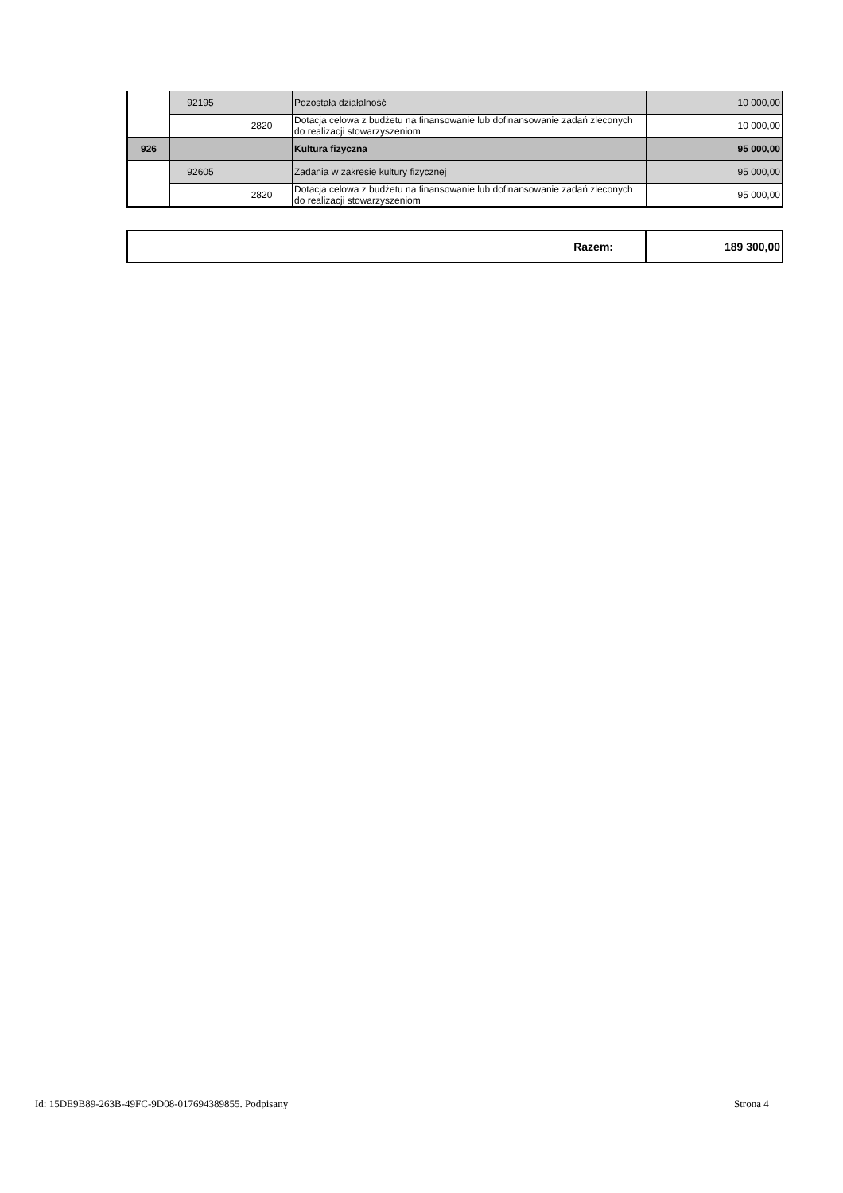| | 92195 | | Pozostała działalność | 10 000,00 |
| | | 2820 | Dotacja celowa z budżetu na finansowanie lub dofinansowanie zadań zleconych do realizacji stowarzyszeniom | 10 000,00 |
| 926 | | | Kultura fizyczna | 95 000,00 |
| | 92605 | | Zadania w zakresie kultury fizycznej | 95 000,00 |
| | | 2820 | Dotacja celowa z budżetu na finansowanie lub dofinansowanie zadań zleconych do realizacji stowarzyszeniom | 95 000,00 |
| Razem: | 189 300,00 |
Id: 15DE9B89-263B-49FC-9D08-017694389855. Podpisany
Strona 4